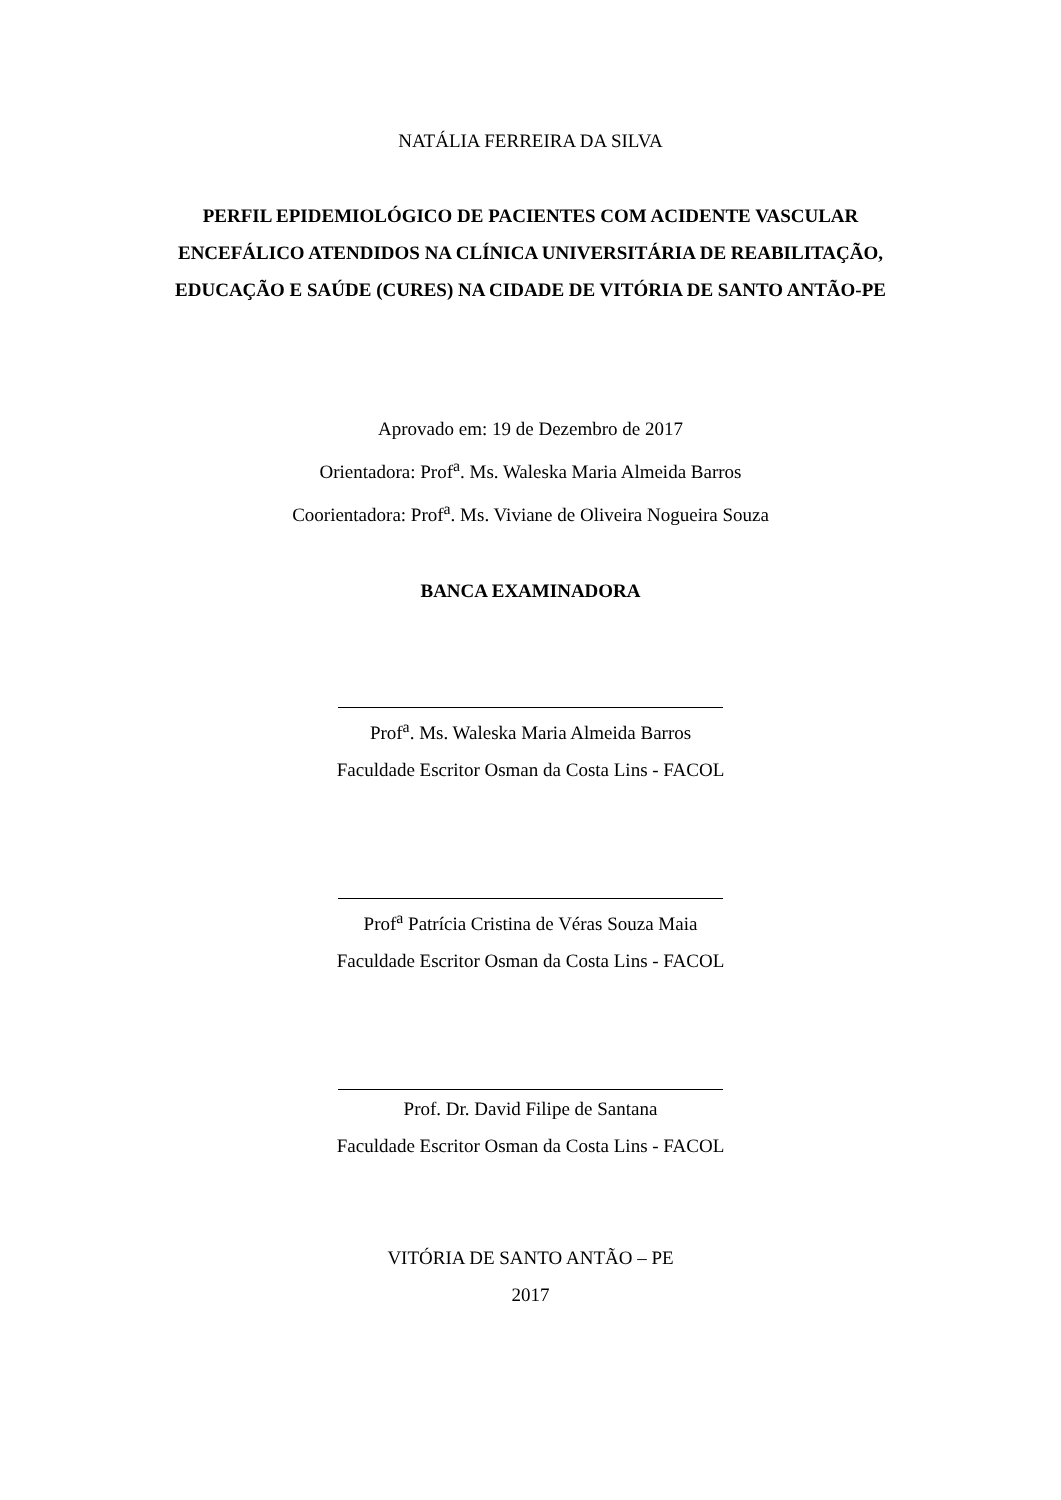NATÁLIA FERREIRA DA SILVA
PERFIL EPIDEMIOLÓGICO DE PACIENTES COM ACIDENTE VASCULAR ENCEFÁLICO ATENDIDOS NA CLÍNICA UNIVERSITÁRIA DE REABILITAÇÃO, EDUCAÇÃO E SAÚDE (CURES) NA CIDADE DE VITÓRIA DE SANTO ANTÃO-PE
Aprovado em: 19 de Dezembro de 2017
Orientadora: Prof<sup>a</sup>. Ms. Waleska Maria Almeida Barros
Coorientadora: Prof<sup>a</sup>. Ms. Viviane de Oliveira Nogueira Souza
BANCA EXAMINADORA
Prof<sup>a</sup>. Ms. Waleska Maria Almeida Barros
Faculdade Escritor Osman da Costa Lins - FACOL
Prof<sup>a</sup> Patrícia Cristina de Véras Souza Maia
Faculdade Escritor Osman da Costa Lins - FACOL
Prof. Dr. David Filipe de Santana
Faculdade Escritor Osman da Costa Lins - FACOL
VITÓRIA DE SANTO ANTÃO – PE
2017